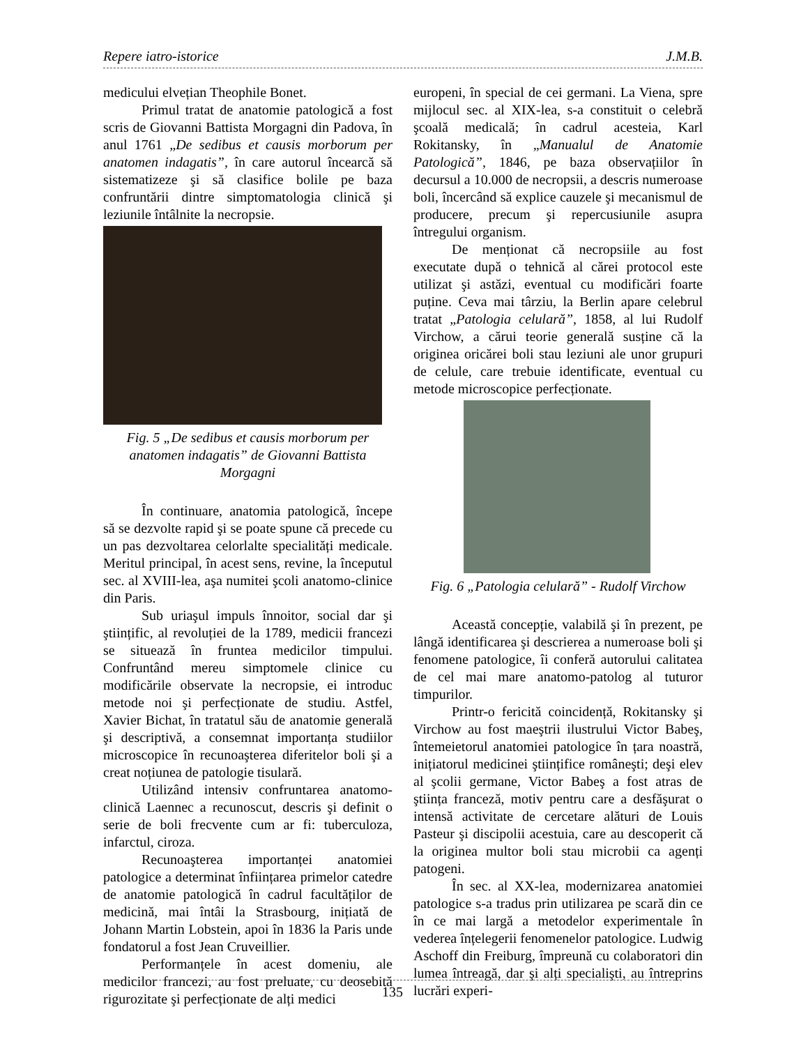Repere iatro-istorice J.M.B.
medicului elvețian Theophile Bonet.
Primul tratat de anatomie patologică a fost scris de Giovanni Battista Morgagni din Padova, în anul 1761 „De sedibus et causis morborum per anatomen indagatis”, în care autorul încearcă să sistematizeze şi să clasifice bolile pe baza confruntării dintre simptomatologia clinică şi leziunile întâlnite la necropsie.
Fig. 5 „De sedibus et causis morborum per anatomen indagatis” de Giovanni Battista Morgagni
În continuare, anatomia patologică, începe să se dezvolte rapid şi se poate spune că precede cu un pas dezvoltarea celorlalte specialități medicale. Meritul principal, în acest sens, revine, la începutul sec. al XVIII-lea, aşa numitei şcoli anatomo-clinice din Paris.
Sub uriaşul impuls înnoitor, social dar şi ştiințific, al revoluției de la 1789, medicii francezi se situează în fruntea medicilor timpului. Confruntând mereu simptomele clinice cu modificările observate la necropsie, ei introduc metode noi şi perfecționate de studiu. Astfel, Xavier Bichat, în tratatul său de anatomie generală şi descriptivă, a consemnat importanța studiilor microscopice în recunoaşterea diferitelor boli şi a creat noțiunea de patologie tisulară.
Utilizând intensiv confruntarea anatomo-clinică Laennec a recunoscut, descris şi definit o serie de boli frecvente cum ar fi: tuberculoza, infarctul, ciroza.
Recunoaşterea importanței anatomiei patologice a determinat înființarea primelor catedre de anatomie patologică în cadrul facultăților de medicină, mai întâi la Strasbourg, inițiată de Johann Martin Lobstein, apoi în 1836 la Paris unde fondatorul a fost Jean Cruveillier.
Performanțele în acest domeniu, ale medicilor francezi, au fost preluate, cu deosebită rigurozitate şi perfecționate de alți medici
europeni, în special de cei germani. La Viena, spre mijlocul sec. al XIX-lea, s-a constituit o celebră şcoală medicală; în cadrul acesteia, Karl Rokitansky, în „Manualul de Anatomie Patologică”, 1846, pe baza observațiilor în decursul a 10.000 de necropsii, a descris numeroase boli, încercând să explice cauzele şi mecanismul de producere, precum şi repercusiunile asupra întregului organism.
De menționat că necropsiile au fost executate după o tehnică al cărei protocol este utilizat şi astăzi, eventual cu modificări foarte puține. Ceva mai târziu, la Berlin apare celebrul tratat „Patologia celulară”, 1858, al lui Rudolf Virchow, a cărui teorie generală susține că la originea oricărei boli stau leziuni ale unor grupuri de celule, care trebuie identificate, eventual cu metode microscopice perfecționate.
Fig. 6 „Patologia celulară” - Rudolf Virchow
Această concepție, valabilă şi în prezent, pe lângă identificarea şi descrierea a numeroase boli şi fenomene patologice, îi conferă autorului calitatea de cel mai mare anatomo-patolog al tuturor timpurilor.
Printr-o fericită coincidență, Rokitansky şi Virchow au fost maeştrii ilustrului Victor Babeş, întemeietorul anatomiei patologice în țara noastră, inițiatorul medicinei ştiințifice româneşti; deşi elev al şcolii germane, Victor Babeş a fost atras de ştiința franceză, motiv pentru care a desfăşurat o intensă activitate de cercetare alături de Louis Pasteur şi discipolii acestuia, care au descoperit că la originea multor boli stau microbii ca agenți patogeni.
În sec. al XX-lea, modernizarea anatomiei patologice s-a tradus prin utilizarea pe scară din ce în ce mai largă a metodelor experimentale în vederea înțelegerii fenomenelor patologice. Ludwig Aschoff din Freiburg, împreună cu colaboratori din lumea întreagă, dar şi alți specialişti, au întreprins lucrări experi-
135